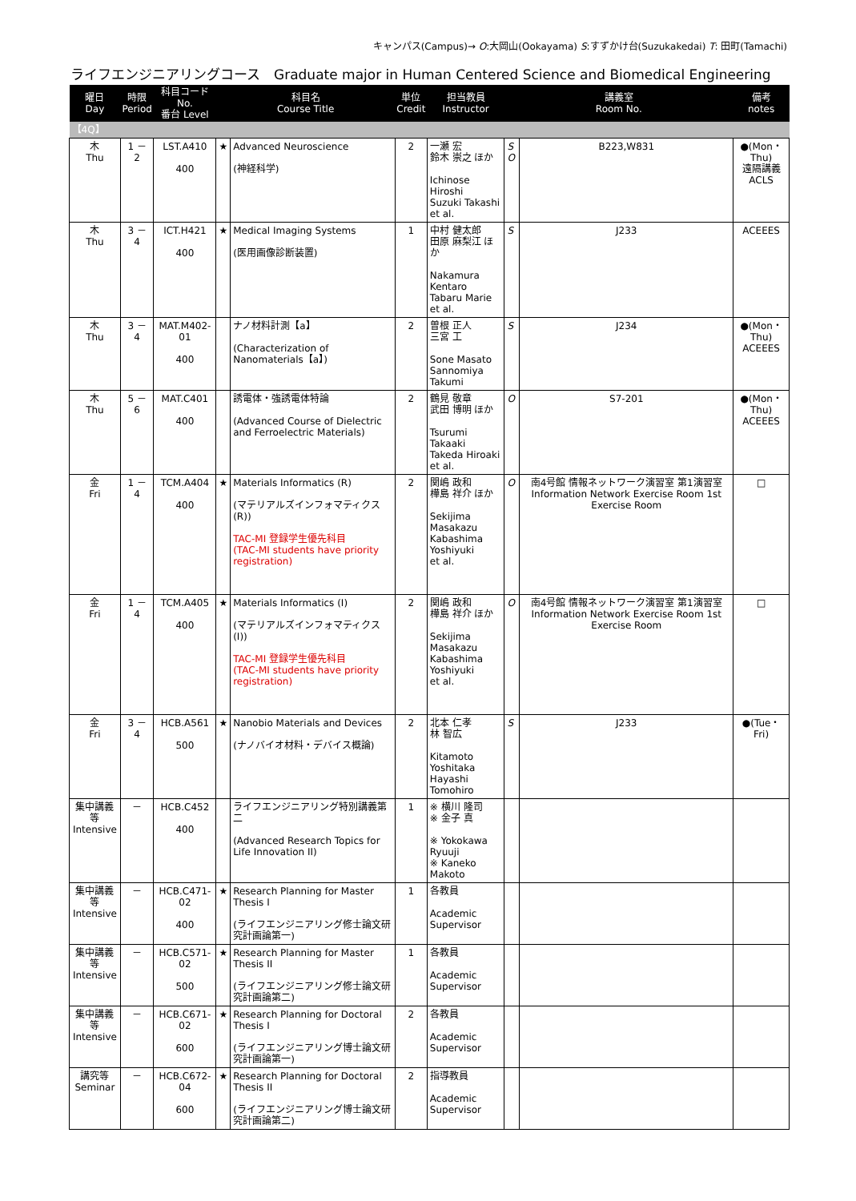キャンパス(Campus)→ O:大岡山(Ookayama) S:すずかけ台(Suzukakedai) T: 田町(Tamachi)
ライフエンジニアリングコース　Graduate major in Human Centered Science and Biomedical Engineering
| 曜日 Day | 時限 Period | 科目コード No. 番台 Level | 科目名 Course Title | | 単位 Credit | 担当教員 Instructor | 講義室 Room No. | | 備考 notes |
| --- | --- | --- | --- | --- | --- | --- | --- | --- | --- |
| 【4Q】 | | | | | | | | | |
| 木 Thu | 1 － 2 | LST.A410 400 | ★ | Advanced Neuroscience (神経科学) | 2 | 一瀬 宏 鈴木 崇之 ほか Ichinose Hiroshi Suzuki Takashi et al. | S O | B223,W831 | ●(Mon・Thu) 遠隔講義 ACLS |
| 木 Thu | 3 － 4 | ICT.H421 400 | ★ | Medical Imaging Systems (医用画像診断装置) | 1 | 中村 健太郎 田原 麻梨江 ほか Nakamura Kentaro Tabaru Marie et al. | S | J233 | ACEEES |
| 木 Thu | 3 － 4 | MAT.M402-01 400 | | ナノ材料計測【a】 (Characterization of Nanomaterials【a】) | 2 | 曽根 正人 三宮 工 Sone Masato Sannomiya Takumi | S | J234 | ●(Mon・Thu) ACEEES |
| 木 Thu | 5 － 6 | MAT.C401 400 | | 誘電体・強誘電体特論 (Advanced Course of Dielectric and Ferroelectric Materials) | 2 | 鶴見 敬章 武田 博明 ほか Tsurumi Takaaki Takeda Hiroaki et al. | O | S7-201 | ●(Mon・Thu) ACEEES |
| 金 Fri | 1 － 4 | TCM.A404 400 | ★ | Materials Informatics (R) (マテリアルズインフォマティクス (R)) TAC-MI 登録学生優先科目 (TAC-MI students have priority registration) | 2 | 関嶋 政和 樺島 祥介 ほか Sekijima Masakazu Kabashima Yoshiyuki et al. | O | 南4号館 情報ネットワーク演習室 第1演習室 Information Network Exercise Room 1st Exercise Room | □ |
| 金 Fri | 1 － 4 | TCM.A405 400 | ★ | Materials Informatics (I) (マテリアルズインフォマティクス (I)) TAC-MI 登録学生優先科目 (TAC-MI students have priority registration) | 2 | 関嶋 政和 樺島 祥介 ほか Sekijima Masakazu Kabashima Yoshiyuki et al. | O | 南4号館 情報ネットワーク演習室 第1演習室 Information Network Exercise Room 1st Exercise Room | □ |
| 金 Fri | 3 － 4 | HCB.A561 500 | ★ | Nanobio Materials and Devices (ナノバイオ材料・デバイス概論) | 2 | 北本 仁孝 林 智広 Kitamoto Yoshitaka Hayashi Tomohiro | S | J233 | ●(Tue・Fri) |
| 集中講義等 Intensive | － | HCB.C452 400 | | ライフエンジニアリング特別講義第二 (Advanced Research Topics for Life Innovation II) | 1 | ※ 横川 隆司 ※ 金子 真 ※ Yokokawa Ryuuji ※ Kaneko Makoto | | | |
| 集中講義等 Intensive | － | HCB.C471-02 400 | ★ | Research Planning for Master Thesis I (ライフエンジニアリング修士論文研究計画論第一) | 1 | 各教員 Academic Supervisor | | | |
| 集中講義等 Intensive | － | HCB.C571-02 500 | ★ | Research Planning for Master Thesis II (ライフエンジニアリング修士論文研究計画論第二) | 1 | 各教員 Academic Supervisor | | | |
| 集中講義等 Intensive | － | HCB.C671-02 600 | ★ | Research Planning for Doctoral Thesis I (ライフエンジニアリング博士論文研究計画論第一) | 2 | 各教員 Academic Supervisor | | | |
| 講究等 Seminar | － | HCB.C672-04 600 | ★ | Research Planning for Doctoral Thesis II (ライフエンジニアリング博士論文研究計画論第二) | 2 | 指導教員 Academic Supervisor | | | |